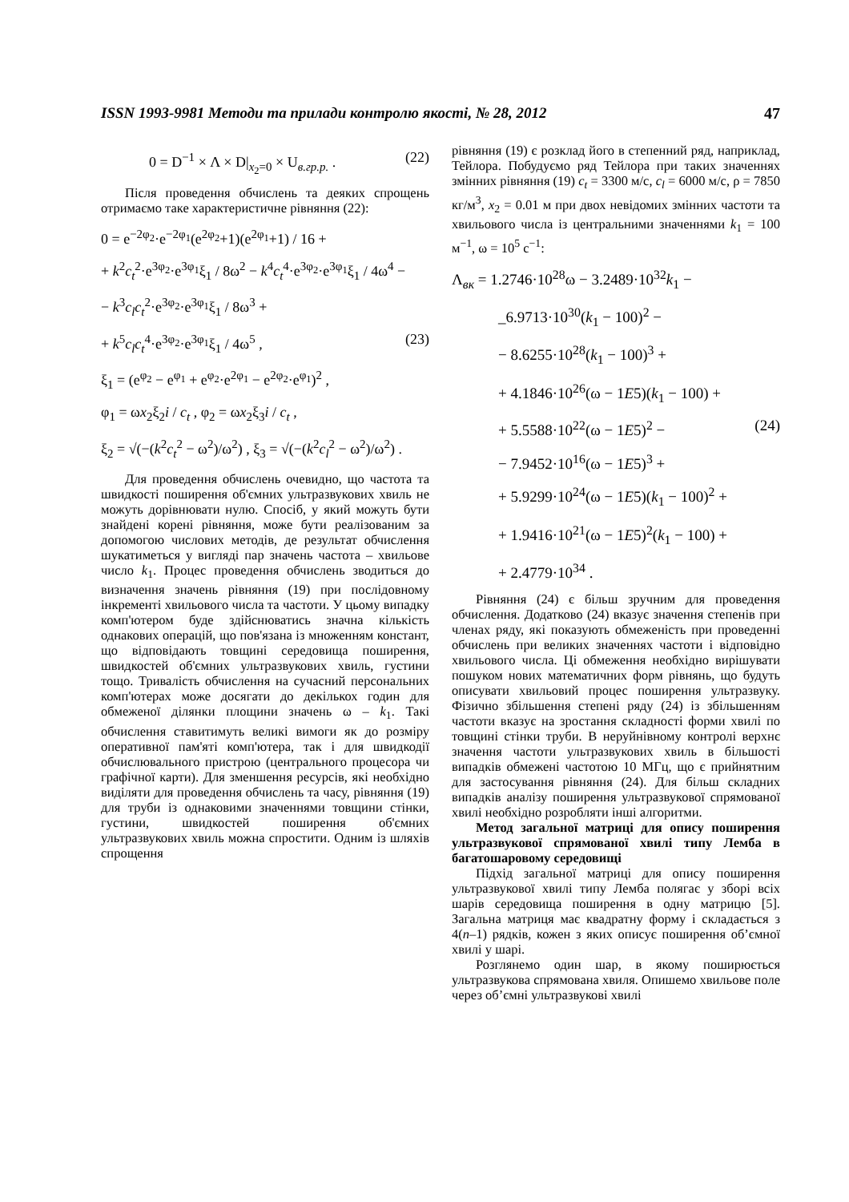ISSN 1993-9981 Методи та прилади контролю якості, № 28, 2012 47
0 = D<sup>−1</sup> × Λ × D|<sub>x<sub>2</sub>=0</sub> × U<sub>в.гр.р.</sub> . (22)
Після проведення обчислень та деяких спрощень отримаємо таке характеристичне рівняння (22):
0 = e<sup>−2φ<sub>2</sub></sup>·e<sup>−2φ<sub>1</sub></sup>(e<sup>2φ<sub>2</sub></sup>+1)(e<sup>2φ<sub>1</sub></sup>+1) / 16 +
+ k<sup>2</sup>c<sub>t</sub><sup>2</sup>·e<sup>3φ<sub>2</sub></sup>·e<sup>3φ<sub>1</sub></sup>ξ<sub>1</sub> / 8ω<sup>2</sup> − k<sup>4</sup>c<sub>t</sub><sup>4</sup>·e<sup>3φ<sub>2</sub></sup>·e<sup>3φ<sub>1</sub></sup>ξ<sub>1</sub> / 4ω<sup>4</sup> −
− k<sup>3</sup>c<sub>l</sub>c<sub>t</sub><sup>2</sup>·e<sup>3φ<sub>2</sub></sup>·e<sup>3φ<sub>1</sub></sup>ξ<sub>1</sub> / 8ω<sup>3</sup> +
+ k<sup>5</sup>c<sub>l</sub>c<sub>t</sub><sup>4</sup>·e<sup>3φ<sub>2</sub></sup>·e<sup>3φ<sub>1</sub></sup>ξ<sub>1</sub> / 4ω<sup>5</sup> , (23)
ξ<sub>1</sub> = (e<sup>φ<sub>2</sub></sup> − e<sup>φ<sub>1</sub></sup> + e<sup>φ<sub>2</sub></sup>·e<sup>2φ<sub>1</sub></sup> − e<sup>2φ<sub>2</sub></sup>·e<sup>φ<sub>1</sub></sup>)<sup>2</sup> ,
φ<sub>1</sub> = ωx<sub>2</sub>ξ<sub>2</sub>i / c<sub>t</sub> , φ<sub>2</sub> = ωx<sub>2</sub>ξ<sub>3</sub>i / c<sub>t</sub> ,
ξ<sub>2</sub> = √(−(k<sup>2</sup>c<sub>t</sub><sup>2</sup> − ω<sup>2</sup>)/ω<sup>2</sup>) , ξ<sub>3</sub> = √(−(k<sup>2</sup>c<sub>l</sub><sup>2</sup> − ω<sup>2</sup>)/ω<sup>2</sup>) .
Для проведення обчислень очевидно, що частота та швидкості поширення об'ємних ультразвукових хвиль не можуть дорівнювати нулю. Спосіб, у який можуть бути знайдені корені рівняння, може бути реалізованим за допомогою числових методів, де результат обчислення шукатиметься у вигляді пар значень частота – хвильове число k<sub>1</sub>. Процес проведення обчислень зводиться до визначення значень рівняння (19) при послідовному інкременті хвильового числа та частоти. У цьому випадку комп'ютером буде здійснюватись значна кількість однакових операцій, що пов'язана із множенням констант, що відповідають товщині середовища поширення, швидкостей об'ємних ультразвукових хвиль, густини тощо. Тривалість обчислення на сучасний персональних комп'ютерах може досягати до декількох годин для обмеженої ділянки площини значень ω – k<sub>1</sub>. Такі обчислення ставитимуть великі вимоги як до розміру оперативної пам'яті комп'ютера, так і для швидкодії обчислювального пристрою (центрального процесора чи графічної карти). Для зменшення ресурсів, які необхідно виділяти для проведення обчислень та часу, рівняння (19) для труби із однаковими значеннями товщини стінки, густини, швидкостей поширення об'ємних ультразвукових хвиль можна спростити. Одним із шляхів спрощення
рівняння (19) є розклад його в степенний ряд, наприклад, Тейлора. Побудуємо ряд Тейлора при таких значеннях змінних рівняння (19) c<sub>t</sub> = 3300 м/с, c<sub>l</sub> = 6000 м/с, ρ = 7850 кг/м<sup>3</sup>, x<sub>2</sub> = 0.01 м при двох невідомих змінних частоти та хвильового числа із центральними значеннями k<sub>1</sub> = 100 м<sup>−1</sup>, ω = 10<sup>5</sup> с<sup>−1</sup>:
Λ<sub>вк</sub> = 1.2746·10<sup>28</sup>ω − 3.2489·10<sup>32</sup>k<sub>1</sub> −
_6.9713·10<sup>30</sup>(k<sub>1</sub> − 100)<sup>2</sup> −
− 8.6255·10<sup>28</sup>(k<sub>1</sub> − 100)<sup>3</sup> +
+ 4.1846·10<sup>26</sup>(ω − 1E5)(k<sub>1</sub> − 100) +
+ 5.5588·10<sup>22</sup>(ω − 1E5)<sup>2</sup> − (24)
− 7.9452·10<sup>16</sup>(ω − 1E5)<sup>3</sup> +
+ 5.9299·10<sup>24</sup>(ω − 1E5)(k<sub>1</sub> − 100)<sup>2</sup> +
+ 1.9416·10<sup>21</sup>(ω − 1E5)<sup>2</sup>(k<sub>1</sub> − 100) +
+ 2.4779·10<sup>34</sup> .
Рівняння (24) є більш зручним для проведення обчислення. Додатково (24) вказує значення степенів при членах ряду, які показують обмеженість при проведенні обчислень при великих значеннях частоти і відповідно хвильового числа. Ці обмеження необхідно вирішувати пошуком нових математичних форм рівнянь, що будуть описувати хвильовий процес поширення ультразвуку. Фізично збільшення степені ряду (24) із збільшенням частоти вказує на зростання складності форми хвилі по товщині стінки труби. В неруйнівному контролі верхнє значення частоти ультразвукових хвиль в більшості випадків обмежені частотою 10 МГц, що є прийнятним для застосування рівняння (24). Для більш складних випадків аналізу поширення ультразвукової спрямованої хвилі необхідно розробляти інші алгоритми.
Метод загальної матриці для опису поширення ультразвукової спрямованої хвилі типу Лемба в багатошаровому середовищі
Підхід загальної матриці для опису поширення ультразвукової хвилі типу Лемба полягає у зборі всіх шарів середовища поширення в одну матрицю [5]. Загальна матриця має квадратну форму і складається з 4(n–1) рядків, кожен з яких описує поширення об’ємної хвилі у шарі.
Розглянемо один шар, в якому поширюється ультразвукова спрямована хвиля. Опишемо хвильове поле через об’ємні ультразвукові хвилі